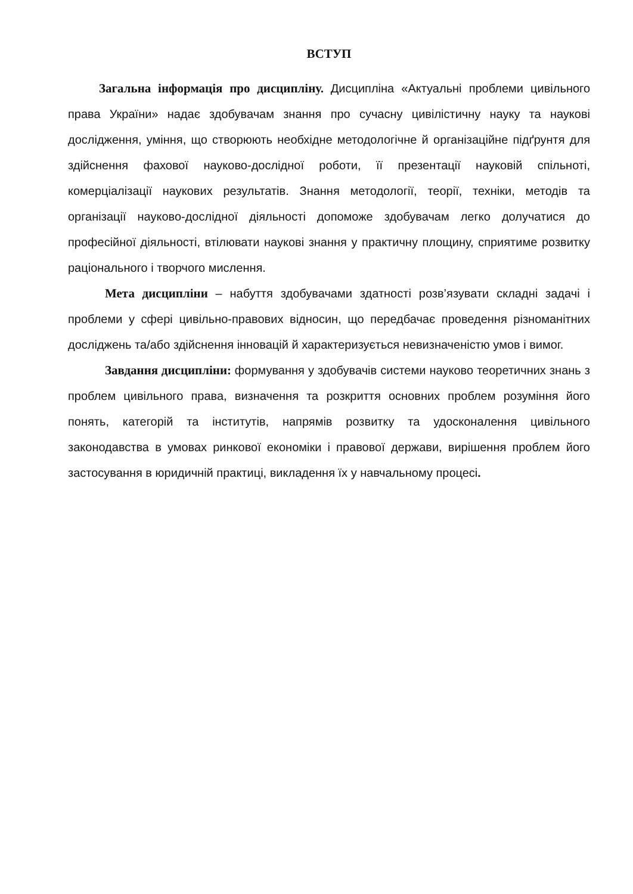ВСТУП
Загальна інформація про дисципліну. Дисципліна «Актуальні проблеми цивільного права України» надає здобувачам знання про сучасну цивілістичну науку та наукові дослідження, уміння, що створюють необхідне методологічне й організаційне підґрунтя для здійснення фахової науково-дослідної роботи, її презентації науковій спільноті, комерціалізації наукових результатів. Знання методології, теорії, техніки, методів та організації науково-дослідної діяльності допоможе здобувачам легко долучатися до професійної діяльності, втілювати наукові знання у практичну площину, сприятиме розвитку раціонального і творчого мислення.
Мета дисципліни – набуття здобувачами здатності розв’язувати складні задачі і проблеми у сфері цивільно-правових відносин, що передбачає проведення різноманітних досліджень та/або здійснення інновацій й характеризується невизначеністю умов і вимог.
Завдання дисципліни: формування у здобувачів системи науково теоретичних знань з проблем цивільного права, визначення та розкриття основних проблем розуміння його понять, категорій та інститутів, напрямів розвитку та удосконалення цивільного законодавства в умовах ринкової економіки і правової держави, вирішення проблем його застосування в юридичній практиці, викладення їх у навчальному процесі.